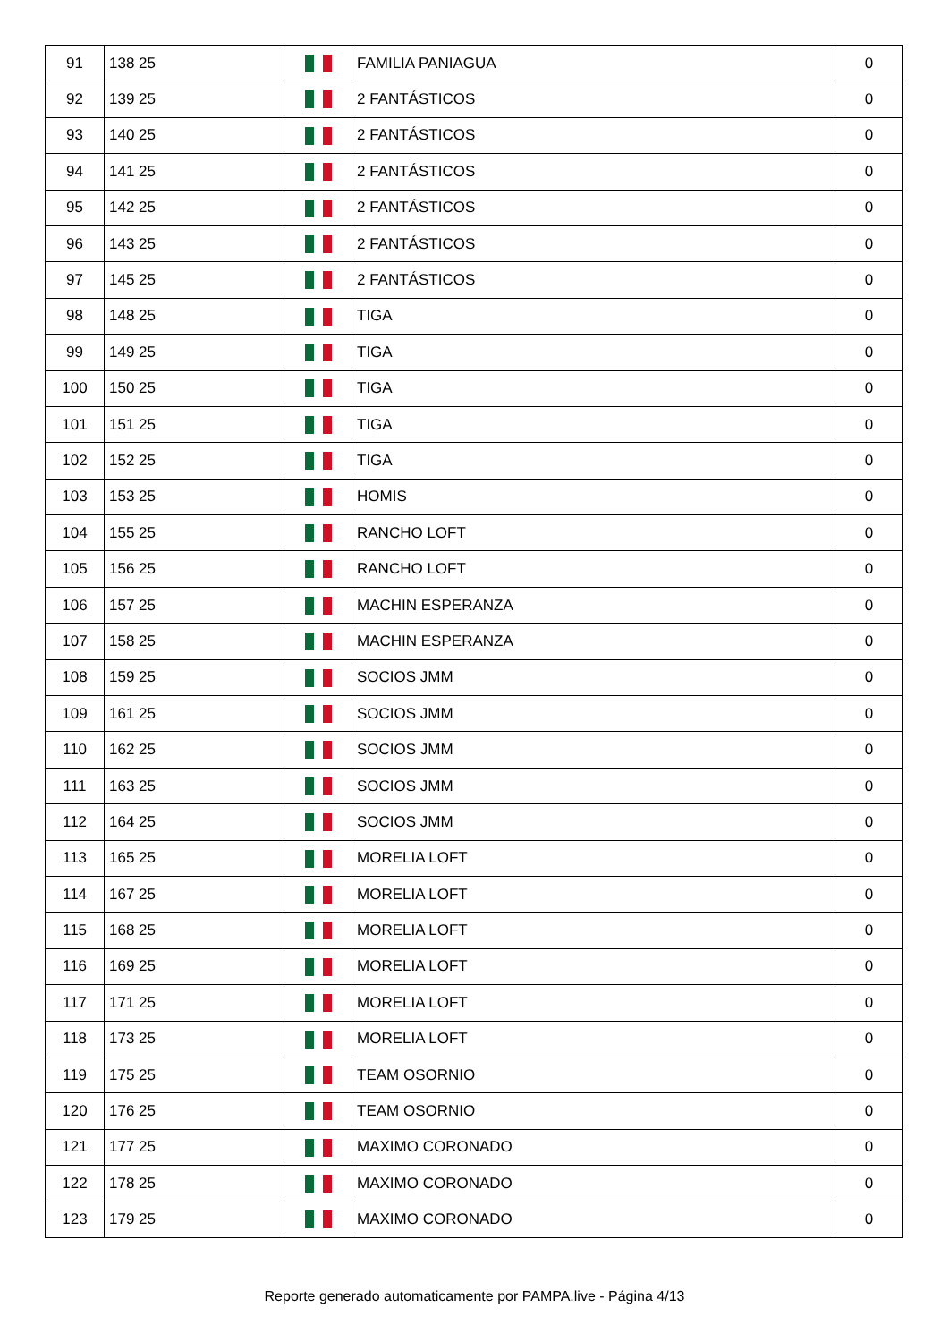| 91 | 138 25 | | FAMILIA PANIAGUA | 0 |
| 92 | 139 25 | | 2 FANTÁSTICOS | 0 |
| 93 | 140 25 | | 2 FANTÁSTICOS | 0 |
| 94 | 141 25 | | 2 FANTÁSTICOS | 0 |
| 95 | 142 25 | | 2 FANTÁSTICOS | 0 |
| 96 | 143 25 | | 2 FANTÁSTICOS | 0 |
| 97 | 145 25 | | 2 FANTÁSTICOS | 0 |
| 98 | 148 25 | | TIGA | 0 |
| 99 | 149 25 | | TIGA | 0 |
| 100 | 150 25 | | TIGA | 0 |
| 101 | 151 25 | | TIGA | 0 |
| 102 | 152 25 | | TIGA | 0 |
| 103 | 153 25 | | HOMIS | 0 |
| 104 | 155 25 | | RANCHO LOFT | 0 |
| 105 | 156 25 | | RANCHO LOFT | 0 |
| 106 | 157 25 | | MACHIN ESPERANZA | 0 |
| 107 | 158 25 | | MACHIN ESPERANZA | 0 |
| 108 | 159 25 | | SOCIOS JMM | 0 |
| 109 | 161 25 | | SOCIOS JMM | 0 |
| 110 | 162 25 | | SOCIOS JMM | 0 |
| 111 | 163 25 | | SOCIOS JMM | 0 |
| 112 | 164 25 | | SOCIOS JMM | 0 |
| 113 | 165 25 | | MORELIA LOFT | 0 |
| 114 | 167 25 | | MORELIA LOFT | 0 |
| 115 | 168 25 | | MORELIA LOFT | 0 |
| 116 | 169 25 | | MORELIA LOFT | 0 |
| 117 | 171 25 | | MORELIA LOFT | 0 |
| 118 | 173 25 | | MORELIA LOFT | 0 |
| 119 | 175 25 | | TEAM OSORNIO | 0 |
| 120 | 176 25 | | TEAM OSORNIO | 0 |
| 121 | 177 25 | | MAXIMO CORONADO | 0 |
| 122 | 178 25 | | MAXIMO CORONADO | 0 |
| 123 | 179 25 | | MAXIMO CORONADO | 0 |
Reporte generado automaticamente por PAMPA.live - Página 4/13